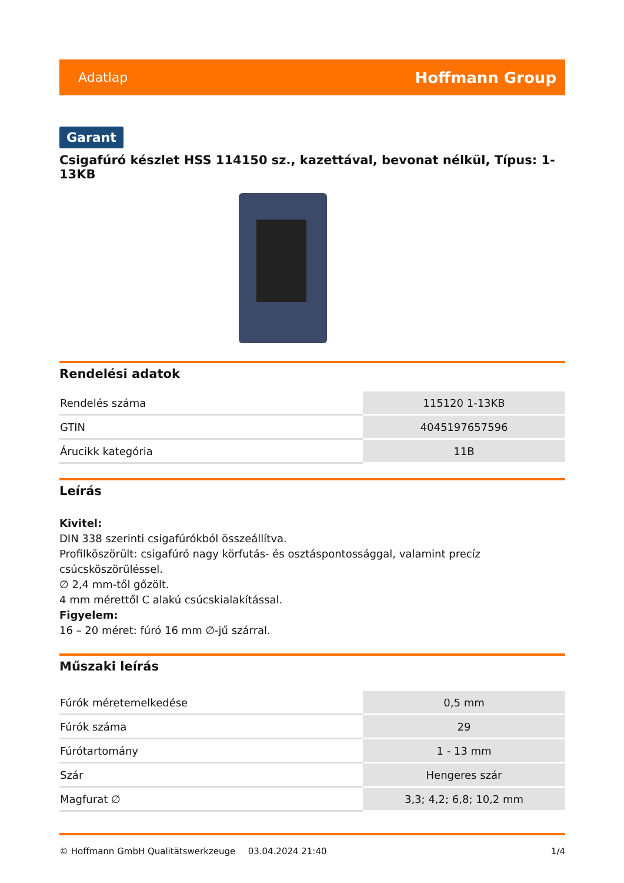Adatlap Hoffmann Group
Garant
Csigafúró készlet HSS 114150 sz., kazettával, bevonat nélkül, Típus: 1-13KB
Rendelési adatok
| Rendelés száma | 115120 1-13KB |
| GTIN | 4045197657596 |
| Árucikk kategória | 11B |
Leírás
Kivitel:
DIN 338 szerinti csigafúrókból összeállítva.
Profilköszörült: csigafúró nagy körfutás- és osztáspontossággal, valamint precíz
csúcsköszörüléssel.
∅ 2,4 mm-től gőzölt.
4 mm mérettől C alakú csúcskialakítással.
Figyelem:
16 – 20 méret: fúró 16 mm ∅-jű szárral.
Műszaki leírás
| Fúrók méretemelkedése | 0,5 mm |
| Fúrók száma | 29 |
| Fúrótartomány | 1 - 13 mm |
| Szár | Hengeres szár |
| Magfurat ∅ | 3,3; 4,2; 6,8; 10,2 mm |
© Hoffmann GmbH Qualitätswerkzeuge 03.04.2024 21:40 1/4